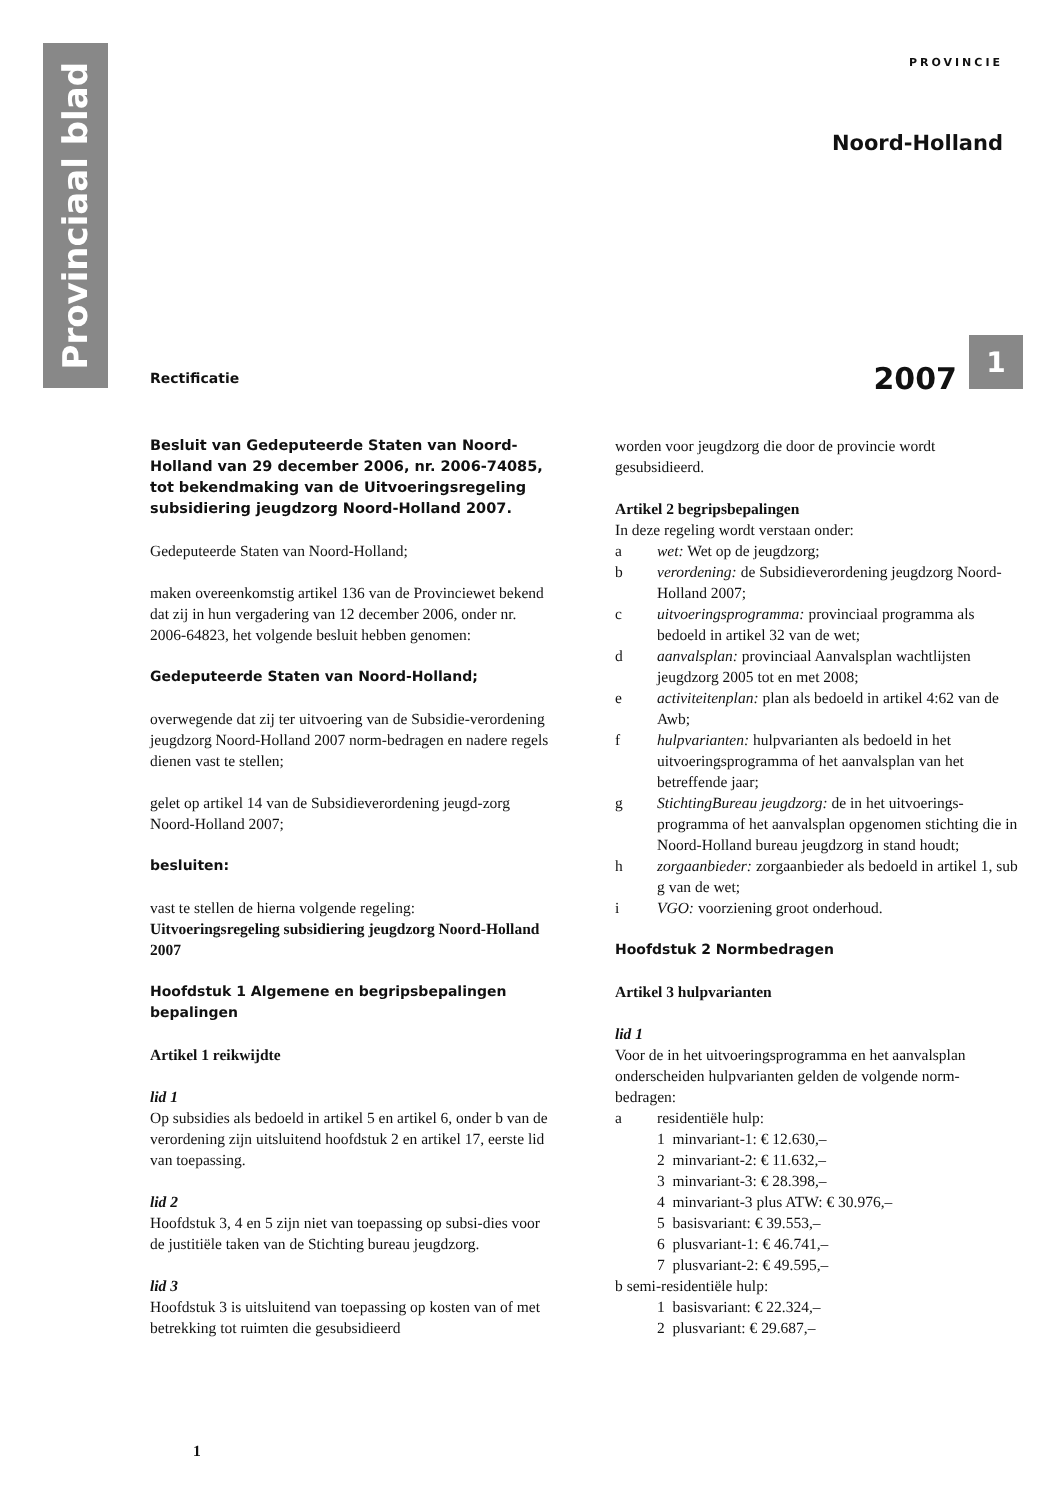Provinciaal blad
PROVINCIE
Noord-Holland
Rectificatie
2007 1
Besluit van Gedeputeerde Staten van Noord-Holland van 29 december 2006, nr. 2006-74085, tot bekendmaking van de Uitvoeringsregeling subsidiering jeugdzorg Noord-Holland 2007.
Gedeputeerde Staten van Noord-Holland;
maken overeenkomstig artikel 136 van de Provinciewet bekend dat zij in hun vergadering van 12 december 2006, onder nr. 2006-64823, het volgende besluit hebben genomen:
Gedeputeerde Staten van Noord-Holland;
overwegende dat zij ter uitvoering van de Subsidie-verordening jeugdzorg Noord-Holland 2007 norm-bedragen en nadere regels dienen vast te stellen;
gelet op artikel 14 van de Subsidieverordening jeugd-zorg Noord-Holland 2007;
besluiten:
vast te stellen de hierna volgende regeling:
Uitvoeringsregeling subsidiering jeugdzorg Noord-Holland 2007
Hoofdstuk 1 Algemene en begripsbepalingen bepalingen
Artikel 1 reikwijdte
lid 1
Op subsidies als bedoeld in artikel 5 en artikel 6, onder b van de verordening zijn uitsluitend hoofdstuk 2 en artikel 17, eerste lid van toepassing.
lid 2
Hoofdstuk 3, 4 en 5 zijn niet van toepassing op subsi-dies voor de justitiële taken van de Stichting bureau jeugdzorg.
lid 3
Hoofdstuk 3 is uitsluitend van toepassing op kosten van of met betrekking tot ruimten die gesubsidieerd
worden voor jeugdzorg die door de provincie wordt gesubsidieerd.
Artikel 2 begripsbepalingen
In deze regeling wordt verstaan onder:
a wet: Wet op de jeugdzorg;
b verordening: de Subsidieverordening jeugdzorg Noord-Holland 2007;
c uitvoeringsprogramma: provinciaal programma als bedoeld in artikel 32 van de wet;
d aanvalsplan: provinciaal Aanvalsplan wachtlijsten jeugdzorg 2005 tot en met 2008;
e activiteitenplan: plan als bedoeld in artikel 4:62 van de Awb;
f hulpvarianten: hulpvarianten als bedoeld in het uitvoeringsprogramma of het aanvalsplan van het betreffende jaar;
g StichtingBureau jeugdzorg: de in het uitvoerings-programma of het aanvalsplan opgenomen stichting die in Noord-Holland bureau jeugdzorg in stand houdt;
h zorgaanbieder: zorgaanbieder als bedoeld in artikel 1, sub g van de wet;
i VGO: voorziening groot onderhoud.
Hoofdstuk 2 Normbedragen
Artikel 3 hulpvarianten
lid 1
Voor de in het uitvoeringsprogramma en het aanvalsplan onderscheiden hulpvarianten gelden de volgende norm-bedragen:
a residentiële hulp:
1 minvariant-1: € 12.630,–
2 minvariant-2: € 11.632,–
3 minvariant-3: € 28.398,–
4 minvariant-3 plus ATW: € 30.976,–
5 basisvariant: € 39.553,–
6 plusvariant-1: € 46.741,–
7 plusvariant-2: € 49.595,–
b semi-residentiële hulp:
1 basisvariant: € 22.324,–
2 plusvariant: € 29.687,–
1